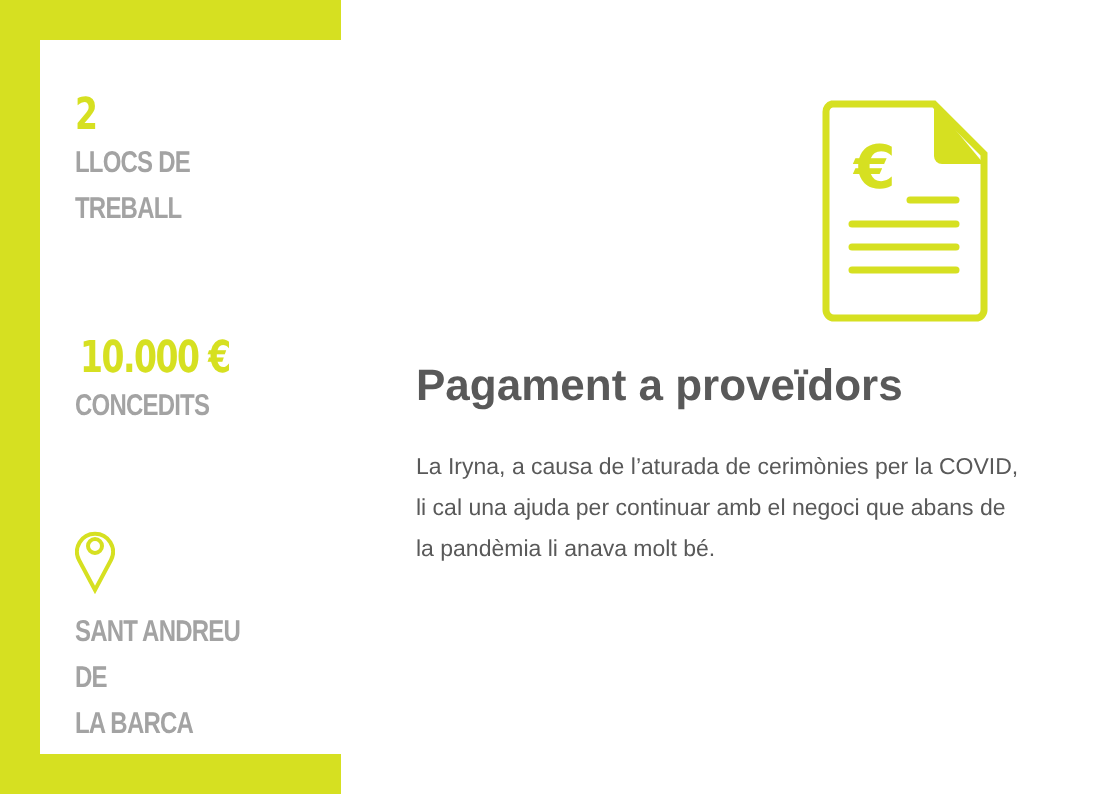2
LLOCS DE
TREBALL
10.000 €
CONCEDITS
SANT ANDREU DE
LA BARCA
€
Pagament a proveïdors
La Iryna, a causa de l’aturada de cerimònies per la COVID, li cal una ajuda per continuar amb el negoci que abans de la pandèmia li anava molt bé.